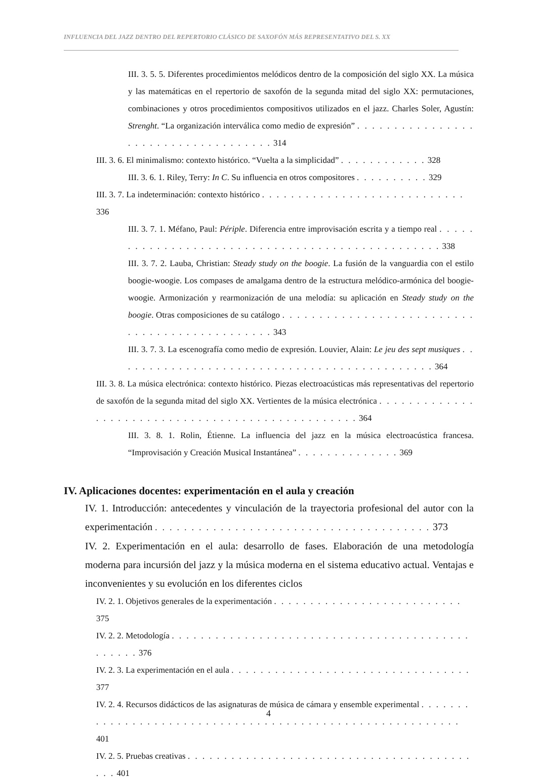INFLUENCIA DEL JAZZ DENTRO DEL REPERTORIO CLÁSICO DE SAXOFÓN MÁS REPRESENTATIVO DEL S. XX
III. 3. 5. 5. Diferentes procedimientos melódicos dentro de la composición del siglo XX. La música y las matemáticas en el repertorio de saxofón de la segunda mitad del siglo XX: permutaciones, combinaciones y otros procedimientos compositivos utilizados en el jazz. Charles Soler, Agustín: Strenght. “La organización interválica como medio de expresión” . . . . . . . . . . . . . . . . . . . . . . . . . . . . . . . . . . . . 314
III. 3. 6. El minimalismo: contexto histórico. “Vuelta a la simplicidad” . . . . . . . . . . . . 328
III. 3. 6. 1. Riley, Terry: In C. Su influencia en otros compositores . . . . . . . . . . 329
III. 3. 7. La indeterminación: contexto histórico . . . . . . . . . . . . . . . . . . . . . . . . . . . . 336
III. 3. 7. 1. Méfano, Paul: Périple. Diferencia entre improvisación escrita y a tiempo real . . . . . . . . . . . . . . . . . . . . . . . . . . . . . . . . . . . . . . . . . . . . . . . . 338
III. 3. 7. 2. Lauba, Christian: Steady study on the boogie. La fusión de la vanguardia con el estilo boogie-woogie. Los compases de amalgama dentro de la estructura melódico-armónica del boogie-woogie. Armonización y rearmonización de una melodía: su aplicación en Steady study on the boogie. Otras composiciones de su catálogo . . . . . . . . . . . . . . . . . . . . . . . . . . . . . . . . . . . . . . . . . . . . . . 343
III. 3. 7. 3. La escenografía como medio de expresión. Louvier, Alain: Le jeu des sept musiques . . . . . . . . . . . . . . . . . . . . . . . . . . . . . . . . . . . . . . . . . . . . 364
III. 3. 8. La música electrónica: contexto histórico. Piezas electroacústicas más representativas del repertorio de saxofón de la segunda mitad del siglo XX. Vertientes de la música electrónica . . . . . . . . . . . . . . . . . . . . . . . . . . . . . . . . . . . . . . . . . . . . . . . . . 364
III. 3. 8. 1. Rolin, Étienne. La influencia del jazz en la música electroacústica francesa. “Improvisación y Creación Musical Instantánea” . . . . . . . . . . . . . . 369
IV. Aplicaciones docentes: experimentación en el aula y creación
IV. 1. Introducción: antecedentes y vinculación de la trayectoria profesional del autor con la experimentación . . . . . . . . . . . . . . . . . . . . . . . . . . . . . . . . . . . . . . 373
IV. 2. Experimentación en el aula: desarrollo de fases. Elaboración de una metodología moderna para incursión del jazz y la música moderna en el sistema educativo actual. Ventajas e inconvenientes y su evolución en los diferentes ciclos
IV. 2. 1. Objetivos generales de la experimentación . . . . . . . . . . . . . . . . . . . . . . . . . . 375
IV. 2. 2. Metodología . . . . . . . . . . . . . . . . . . . . . . . . . . . . . . . . . . . . . . . . . . . . . . . 376
IV. 2. 3. La experimentación en el aula . . . . . . . . . . . . . . . . . . . . . . . . . . . . . . . . . 377
IV. 2. 4. Recursos didácticos de las asignaturas de música de cámara y ensemble experimental . . . . . . . . . . . . . . . . . . . . . . . . . . . . . . . . . . . . . . . . . . . . . . . . . . . . . . . . . 401
IV. 2. 5. Pruebas creativas . . . . . . . . . . . . . . . . . . . . . . . . . . . . . . . . . . . . . . . . . . 401
4